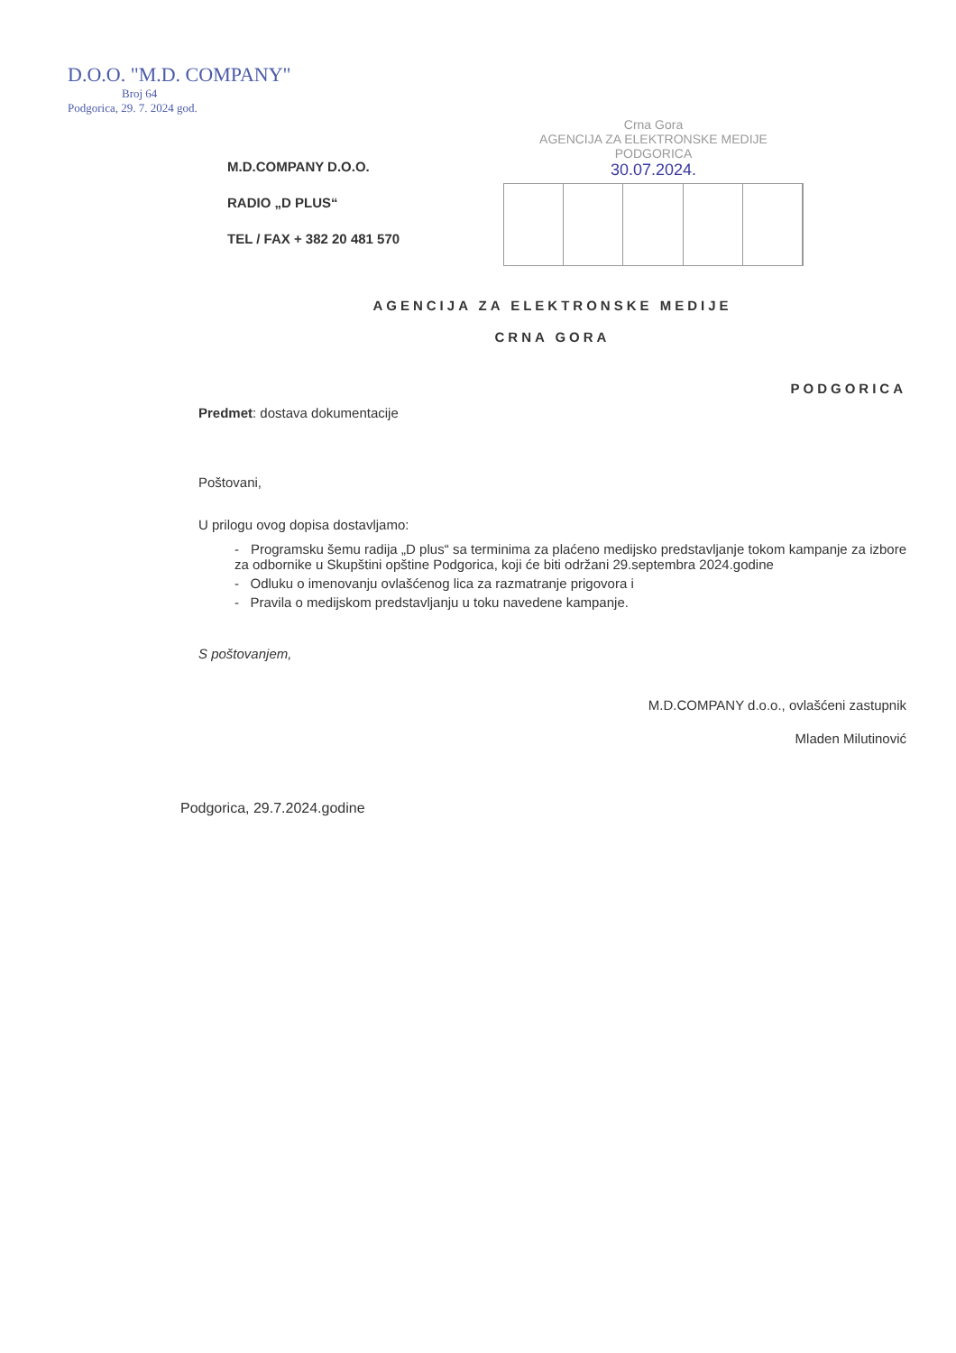D.O.O. "M.D. COMPANY"
Broj 64
Podgorica, 29. 7. 2024 god.
Crna Gora
AGENCIJA ZA ELEKTRONSKE MEDIJE
PODGORICA
30.07.2024.
M.D.COMPANY D.O.O.
RADIO „D PLUS“
TEL / FAX + 382 20 481 570
AGENCIJA ZA ELEKTRONSKE MEDIJE
CRNA GORA
PODGORICA
Predmet: dostava dokumentacije
Poštovani,
U prilogu ovog dopisa dostavljamo:
- Programsku šemu radija „D plus“ sa terminima za plaćeno medijsko predstavljanje tokom kampanje za izbore za odbornike u Skupštini opštine Podgorica, koji će biti održani 29.septembra 2024.godine
- Odluku o imenovanju ovlašćenog lica za razmatranje prigovora i
- Pravila o medijskom predstavljanju u toku navedene kampanje.
S poštovanjem,
M.D.COMPANY d.o.o., ovlašćeni zastupnik
Mladen Milutinović
Podgorica, 29.7.2024.godine